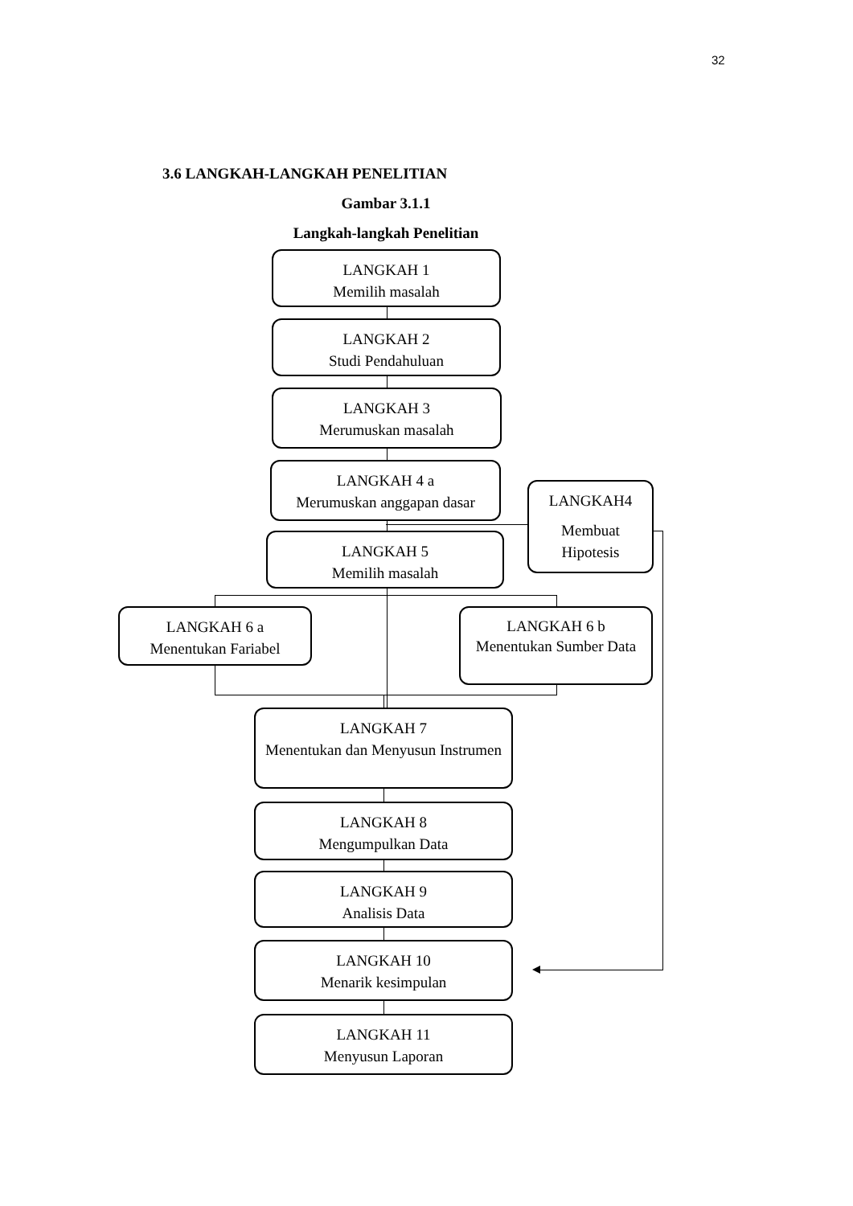32
3.6 LANGKAH-LANGKAH PENELITIAN
Gambar 3.1.1
Langkah-langkah Penelitian
LANGKAH 1
Memilih masalah
LANGKAH 2
Studi Pendahuluan
LANGKAH 3
Merumuskan masalah
LANGKAH 4 a
Merumuskan anggapan dasar
LANGKAH4
Membuat
Hipotesis
LANGKAH 5
Memilih masalah
LANGKAH 6 a
Menentukan Fariabel
LANGKAH 6 b
Menentukan Sumber Data
LANGKAH 7
Menentukan dan Menyusun Instrumen
LANGKAH 8
Mengumpulkan Data
LANGKAH 9
Analisis Data
LANGKAH 10
Menarik kesimpulan
LANGKAH 11
Menyusun Laporan